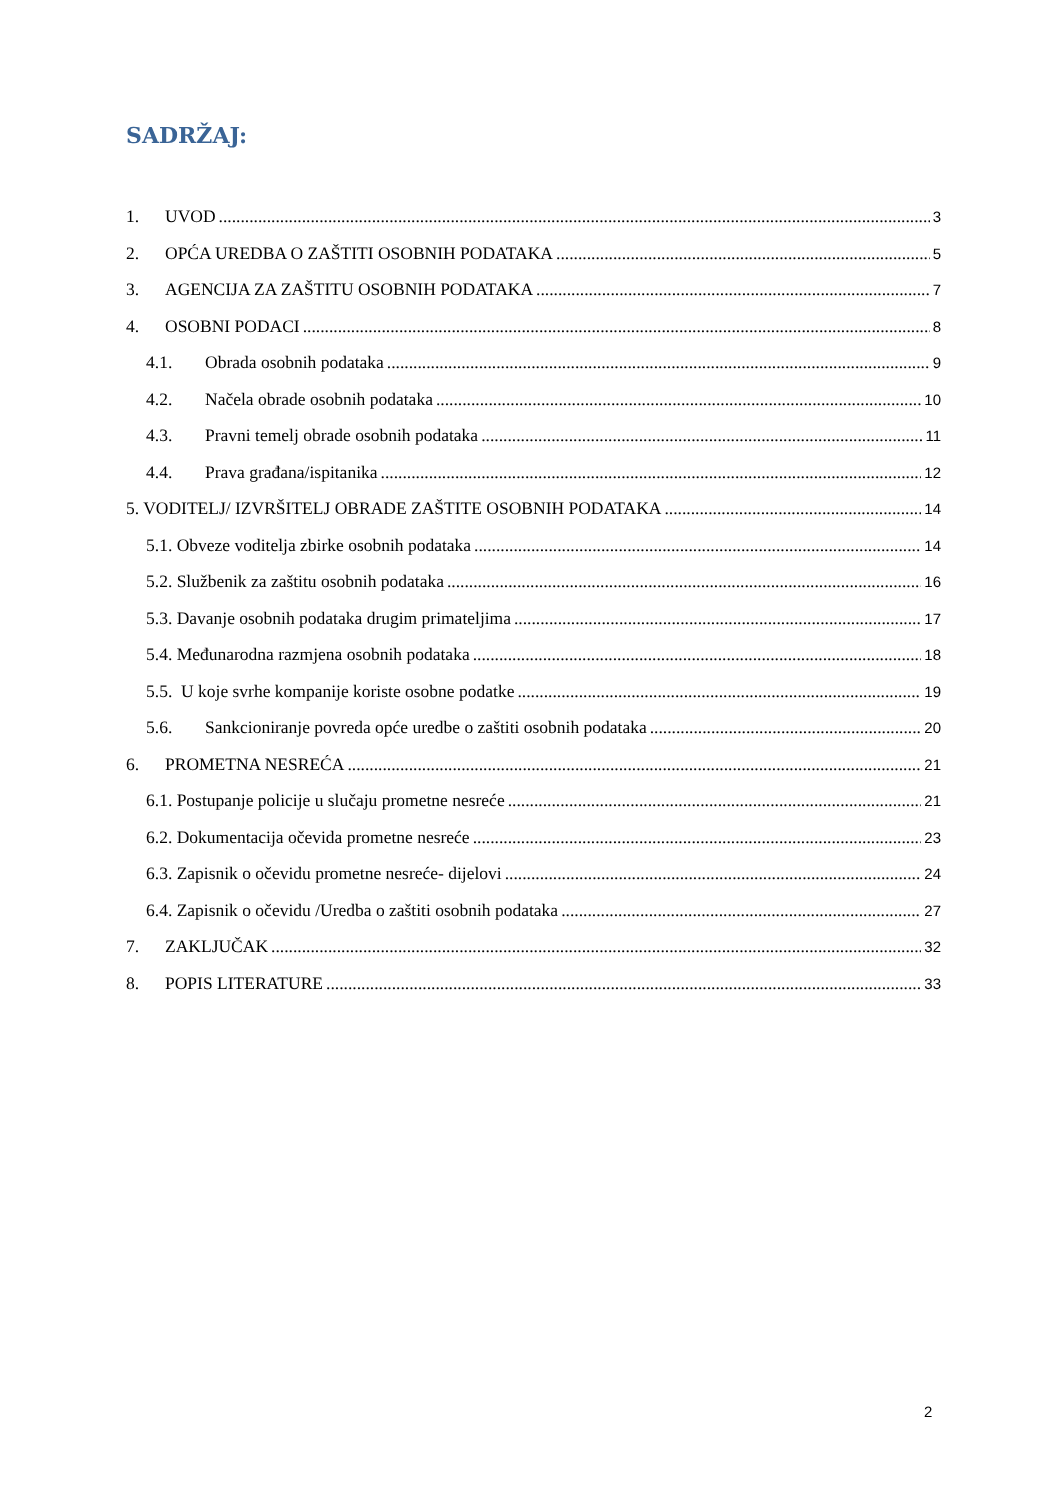SADRŽAJ:
1. UVOD 3
2. OPĆA UREDBA O ZAŠTITI OSOBNIH PODATAKA 5
3. AGENCIJA ZA ZAŠTITU OSOBNIH PODATAKA 7
4. OSOBNI PODACI 8
4.1. Obrada osobnih podataka 9
4.2. Načela obrade osobnih podataka 10
4.3. Pravni temelj obrade osobnih podataka 11
4.4. Prava građana/ispitanika 12
5. VODITELJ/ IZVRŠITELJ OBRADE ZAŠTITE OSOBNIH PODATAKA 14
5.1. Obveze voditelja zbirke osobnih podataka 14
5.2. Službenik za zaštitu osobnih podataka 16
5.3. Davanje osobnih podataka drugim primateljima 17
5.4. Međunarodna razmjena osobnih podataka 18
5.5. U koje svrhe kompanije koriste osobne podatke 19
5.6. Sankcioniranje povreda opće uredbe o zaštiti osobnih podataka 20
6. PROMETNA NESREĆA 21
6.1. Postupanje policije u slučaju prometne nesreće 21
6.2. Dokumentacija očevida prometne nesreće 23
6.3. Zapisnik o očevidu prometne nesreće- dijelovi 24
6.4. Zapisnik o očevidu /Uredba o zaštiti osobnih podataka 27
7. ZAKLJUČAK 32
8. POPIS LITERATURE 33
2